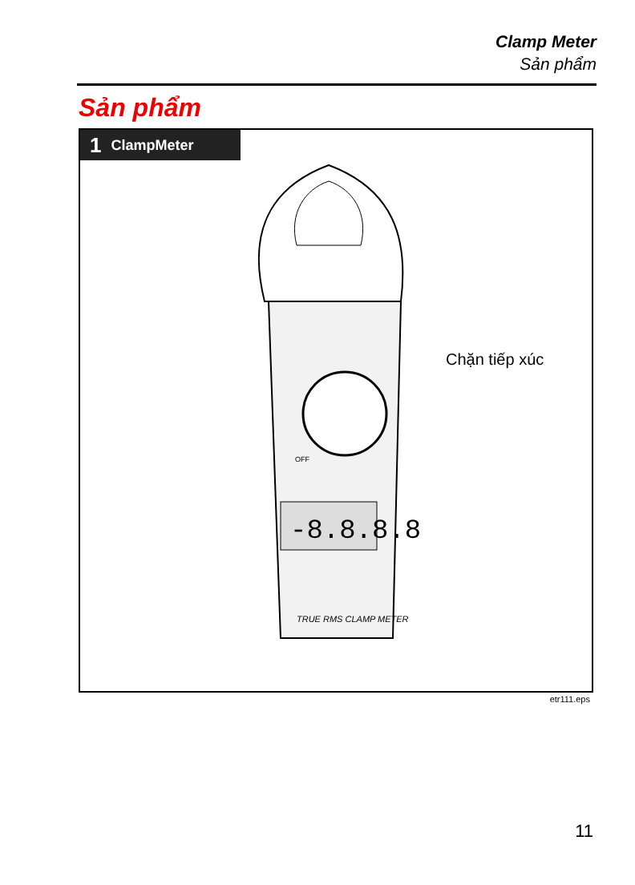Clamp Meter
Sản phẩm
Sản phẩm
1 ClampMeter
-8.8.8.8
TRUE RMS CLAMP METER
OFF
Chặn tiếp xúc
etr111.eps
11